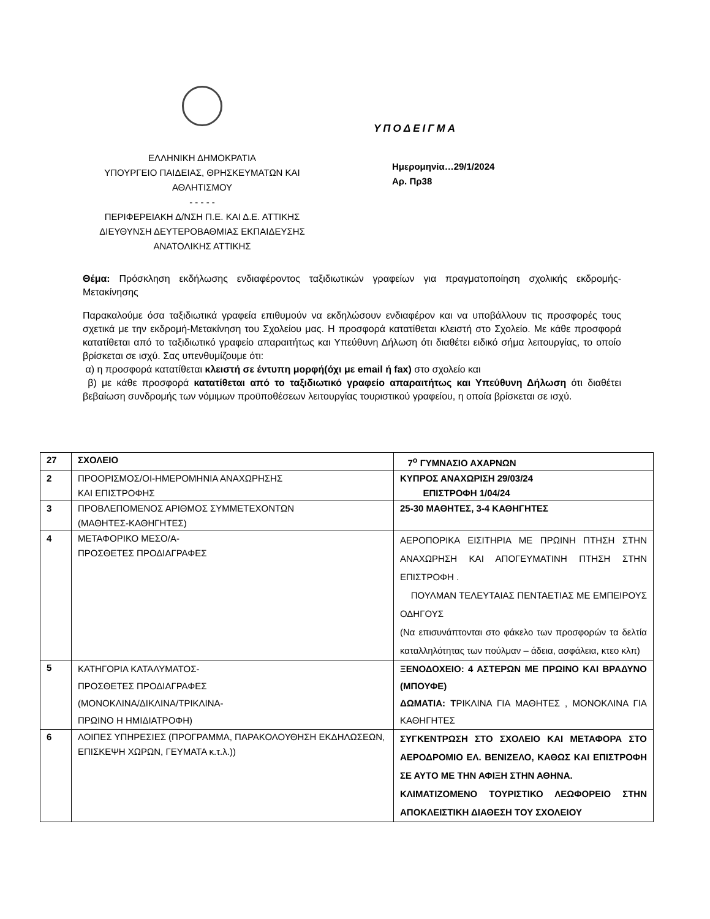ΕΛΛΗΝΙΚΗ ΔΗΜΟΚΡΑΤΙΑ
ΥΠΟΥΡΓΕΙΟ ΠΑΙΔΕΙΑΣ, ΘΡΗΣΚΕΥΜΑΤΩΝ ΚΑΙ
ΑΘΛΗΤΙΣΜΟΥ
- - - - -
ΠΕΡΙΦΕΡΕΙΑΚΗ Δ/ΝΣΗ Π.Ε. ΚΑΙ Δ.Ε. ΑΤΤΙΚΗΣ
ΔΙΕΥΘΥΝΣΗ ΔΕΥΤΕΡΟΒΑΘΜΙΑΣ ΕΚΠΑΙΔΕΥΣΗΣ
ΑΝΑΤΟΛΙΚΗΣ ΑΤΤΙΚΗΣ
ΥΠΟΔΕΙΓΜΑ
Ημερομηνία…29/1/2024
Αρ. Πρ38
Θέμα: Πρόσκληση εκδήλωσης ενδιαφέροντος ταξιδιωτικών γραφείων για πραγματοποίηση σχολικής εκδρομής- Μετακίνησης
Παρακαλούμε όσα ταξιδιωτικά γραφεία επιθυμούν να εκδηλώσουν ενδιαφέρον και να υποβάλλουν τις προσφορές τους σχετικά με την εκδρομή-Μετακίνηση του Σχολείου μας. Η προσφορά κατατίθεται κλειστή στο Σχολείο. Με κάθε προσφορά κατατίθεται από το ταξιδιωτικό γραφείο απαραιτήτως και Υπεύθυνη Δήλωση ότι διαθέτει ειδικό σήμα λειτουργίας, το οποίο βρίσκεται σε ισχύ. Σας υπενθυμίζουμε ότι:
α) η προσφορά κατατίθεται κλειστή σε έντυπη μορφή(όχι με email ή fax) στο σχολείο και
β) με κάθε προσφορά κατατίθεται από το ταξιδιωτικό γραφείο απαραιτήτως και Υπεύθυνη Δήλωση ότι διαθέτει βεβαίωση συνδρομής των νόμιμων προϋποθέσεων λειτουργίας τουριστικού γραφείου, η οποία βρίσκεται σε ισχύ.
| 27 | ΣΧΟΛΕΙΟ | 7<sup>ο</sup> ΓΥΜΝΑΣΙΟ ΑΧΑΡΝΩΝ |
| 2 | ΠΡΟΟΡΙΣΜΟΣ/ΟΙ-ΗΜΕΡΟΜΗΝΙΑ ΑΝΑΧΩΡΗΣΗΣ ΚΑΙ ΕΠΙΣΤΡΟΦΗΣ | ΚΥΠΡΟΣ ΑΝΑΧΩΡΙΣΗ 29/03/24 ΕΠΙΣΤΡΟΦΗ 1/04/24 |
| 3 | ΠΡΟΒΛΕΠΟΜΕΝΟΣ ΑΡΙΘΜΟΣ ΣΥΜΜΕΤΕΧΟΝΤΩΝ (ΜΑΘΗΤΕΣ-ΚΑΘΗΓΗΤΕΣ) | 25-30 ΜΑΘΗΤΕΣ, 3-4 ΚΑΘΗΓΗΤΕΣ |
| 4 | ΜΕΤΑΦΟΡΙΚΟ ΜΕΣΟ/Α- ΠΡΟΣΘΕΤΕΣ ΠΡΟΔΙΑΓΡΑΦΕΣ | ΑΕΡΟΠΟΡΙΚΑ ΕΙΣΙΤΗΡΙΑ ΜΕ ΠΡΩΙΝΗ ΠΤΗΣΗ ΣΤΗΝ ΑΝΑΧΩΡΗΣΗ ΚΑΙ ΑΠΟΓΕΥΜΑΤΙΝΗ ΠΤΗΣΗ ΣΤΗΝ ΕΠΙΣΤΡΟΦΗ . ΠΟΥΛΜΑΝ ΤΕΛΕΥΤΑΙΑΣ ΠΕΝΤΑΕΤΙΑΣ ΜΕ ΕΜΠΕΙΡΟΥΣ ΟΔΗΓΟΥΣ (Να επισυνάπτονται στο φάκελο των προσφορών τα δελτία καταλληλότητας των πούλμαν – άδεια, ασφάλεια, κτεο κλπ) |
| 5 | ΚΑΤΗΓΟΡΙΑ ΚΑΤΑΛΥΜΑΤΟΣ- ΠΡΟΣΘΕΤΕΣ ΠΡΟΔΙΑΓΡΑΦΕΣ (ΜΟΝΟΚΛΙΝΑ/ΔΙΚΛΙΝΑ/ΤΡΙΚΛΙΝΑ- ΠΡΩΙΝΟ Η ΗΜΙΔΙΑΤΡΟΦΗ) | ΞΕΝΟΔΟΧΕΙΟ: 4 ΑΣΤΕΡΩΝ ΜΕ ΠΡΩΙΝΟ ΚΑΙ ΒΡΑΔΥΝΟ (ΜΠΟΥΦΕ) ΔΩΜΑΤΙΑ: Τ ΡΙΚΛΙΝΑ ΓΙΑ ΜΑΘΗΤΕΣ , ΜΟΝΟΚΛΙΝΑ ΓΙΑ ΚΑΘΗΓΗΤΕΣ |
| 6 | ΛΟΙΠΕΣ ΥΠΗΡΕΣΙΕΣ (ΠΡΟΓΡΑΜΜΑ, ΠΑΡΑΚΟΛΟΥΘΗΣΗ ΕΚΔΗΛΩΣΕΩΝ, ΕΠΙΣΚΕΨΗ ΧΩΡΩΝ, ΓΕΥΜΑΤΑ κ.τ.λ.)) | ΣΥΓΚΕΝΤΡΩΣΗ ΣΤΟ ΣΧΟΛΕΙΟ ΚΑΙ ΜΕΤΑΦΟΡΑ ΣΤΟ ΑΕΡΟΔΡΟΜΙΟ ΕΛ. ΒΕΝΙΖΕΛΟ, ΚΑΘΩΣ ΚΑΙ ΕΠΙΣΤΡΟΦΗ ΣΕ ΑΥΤΟ ΜΕ ΤΗΝ ΑΦΙΞΗ ΣΤΗΝ ΑΘΗΝΑ. ΚΛΙΜΑΤΙΖΟΜΕΝΟ ΤΟΥΡΙΣΤΙΚΟ ΛΕΩΦΟΡΕΙΟ ΣΤΗΝ ΑΠΟΚΛΕΙΣΤΙΚΗ ΔΙΑΘΕΣΗ ΤΟΥ ΣΧΟΛΕΙΟΥ |